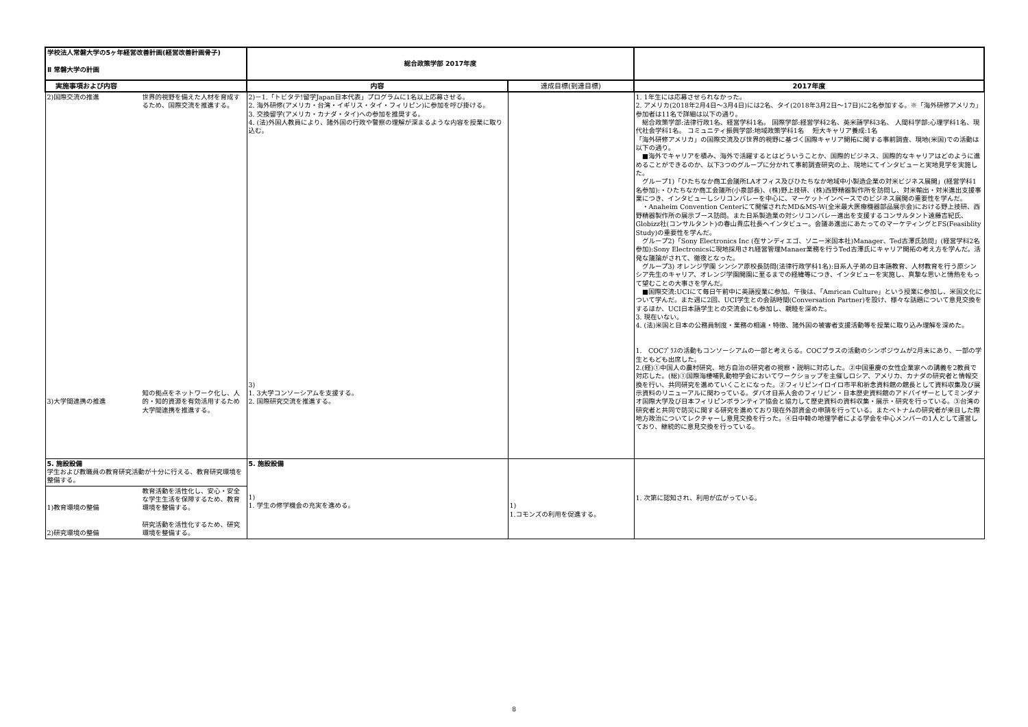| 学校法人常磐大学の5ヶ年経営改善計画(経営改善計画骨子) Ⅱ 常磐大学の計画 | | 総合政策学部 2017年度 | | |
| 実施事項および内容 | | 内容 | 達成目標(到達目標) | 2017年度 |
| 2)国際交流の推進 3)大学間連携の推進 | 世界的視野を備えた人材を育成するため、国際交流を推進する。 知の拠点をネットワーク化し、人的・知的資源を有効活用するため大学間連携を推進する。 | 2)－1.「トビタテ!留学Japan日本代表」プログラムに1名以上応募させる。 2. 海外研修(アメリカ・台湾・イギリス・タイ・フィリピン)に参加を呼び掛ける。 3. 交換留学(アメリカ・カナダ・タイ)への参加を推奨する。 4. (法)外国人教員により、諸外国の行政や警察の理解が深まるような内容を授業に取り込む。 3) 1. 3大学コンソーシアムを支援する。 2. 国際研究交流を推進する。 | | 1. 1年生には応募させられなかった。 2. アメリカ(2018年2月4日～3月4日)には2名、タイ(2018年3月2日～17日)に2名参加する。※「海外研修アメリカ」参加者は11名で詳細は以下の通り。 総合政策学部:法律行政1名、経営学科1名。 国際学部:経営学科2名、英米語学科3名、 人間科学部:心理学科1名、現代社会学科1名。 コミュニティ振興学部:地域政策学科1名 短大キャリア養成:1名 「海外研修アメリカ」の国際交流及び世界的視野に基づく国際キャリア開拓に関する事前調査、現地(米国)での活動は以下の通り。 ■海外でキャリアを積み、海外で活躍するとはどういうことか、国際的ビジネス、国際的なキャリアはどのように進めることができるのか、以下3つのグループに分かれて事前調査研究の上、現地にてインタビューと実地見学を実施した。 グループ1)「ひたちなか商工会議所LAオフィス及びひたちなか地域中小製造企業の対米ビジネス展開」(経営学科1名参加):・ひたちなか商工会議所(小泉部長)、(株)野上技研、(株)西野精器製作所を訪問し、対米輸出・対米進出支援事業につき、インタビューしシリコンバレーを中心に、マーケットインベースでのビジネス展開の重要性を学んだ。 ・Anaheim Convention Centerにて開催されたMD&MS-W(全米最大医療機器部品展示会)における野上技研、西野精器製作所の展示ブース訪問。また日系製造業の対シリコンバレー進出を支援するコンサルタント遠藤吉紀氏、Globizz社(コンサルタント)の春山貴広社長へインタビュー。会議あ進出にあたってのマーケティングとFS(Feasiblity Study)の重要性を学んだ。 グループ2)「Sony Electronics Inc (在サンディエゴ、ソニー米国本社)Manager、Ted古澤氏訪問」(経営学科2名参加):Sony Electronicsに現地採用され経営管理Manaer業務を行うTed古澤氏にキャリア開拓の考え方を学んだ。活発な議論がされて、徹夜となった。 グループ3) オレンジ学園 シンシア原校長訪問(法律行政学科1名):日系人子弟の日本語教育、人材教育を行う原シンシア先生のキャリア、オレンジ学園開園に至るまでの経緯等につき、インタビューを実施し、真摯な思いと情熱をもって望むことの大事さを学んだ。 ■国際交流:UCIにて毎日午前中に英語授業に参加。午後は、「Amrican Culture」という授業に参加し、米国文化について学んだ。また週に2回、UCI学生との会話時間(Conversation Partner)を設け、様々な話題について意見交換をするほか、UCI日本語学生との交流会にも参加し、親睦を深めた。 3. 現在いない。 4. (法)米国と日本の公務員制度・業務の相違・特徴、諸外国の被害者支援活動等を授業に取り込み理解を深めた。 1. COCﾌﾟﾗｽの活動もコンソーシアムの一部と考えらる。COCプラスの活動のシンポジウムが2月末にあり、一部の学生ともども出席した。 2.(経)①中国人の農村研究、地方自治の研究者の視察・説明に対応した。②中国重慶の女性企業家への講義を2教員で対応した。(総)①国際海棲哺乳動物学会においてワークショップを主催しロシア、アメリカ、カナダの研究者と情報交換を行い、共同研究を進めていくことになった。②フィリピンイロイロ市平和祈念資料館の館長として資料収集及び展示資料のリニューアルに関わっている。ダバオ日系人会のフィリピン・日本歴史資料館のアドバイザーとしてミンダナオ国際大学及び日本フィリピンボランティア協会と協力して歴史資料の資料収集・展示・研究を行っている。③台湾の研究者と共同で防災に関する研究を進めており現在外部資金の申請を行っている。またベトナムの研究者が来日した際地方政治についてレクチャーし意見交換を行った。④日中韓の地理学者による学会を中心メンバーの1人として運営しており、継続的に意見交換を行っている。 |
| 5. 施設設備 学生および教職員の教育研究活動が十分に行える、教育研究環境を整備する。 | | 5. 施設設備 1) 1. 学生の修学機会の充実を進める。 | 1) 1.コモンズの利用を促進する。 | 1. 次第に認知され、利用が広がっている。 |
| 1)教育環境の整備 2)研究環境の整備 | 教育活動を活性化し、安心・安全な学生生活を保障するため、教育環境を整備する。 研究活動を活性化するため、研究環境を整備する。 | | | |
8